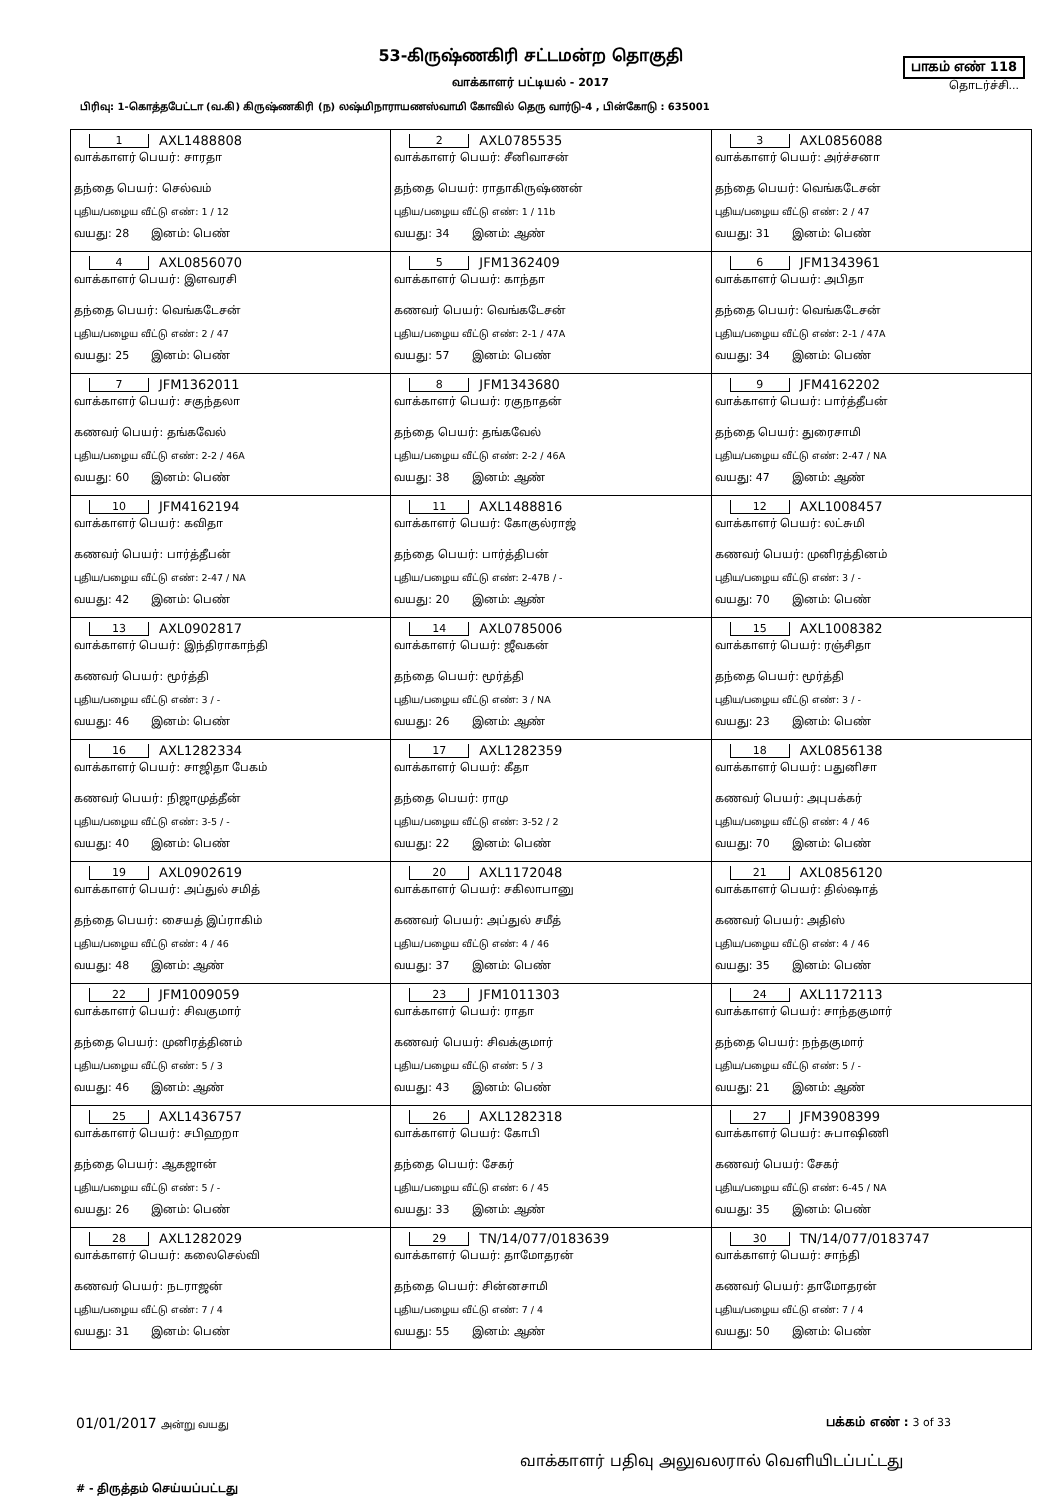53-கிருஷ்ணகிரி சட்டமன்ற தொகுதி
வாக்காளர் பட்டியல் - 2017
பாகம் எண் 118
தொடர்ச்சி...
பிரிவு: 1-கொத்தபேட்டா (வ.கி) கிருஷ்ணகிரி (ந) லஷ்மிநாராயணஸ்வாமி கோவில் தெரு வார்டு-4 , பின்கோடு : 635001
| 1 AXL1488808 வாக்காளர் பெயர்: சாரதா தந்தை பெயர்: செல்வம் புதிய/பழைய வீட்டு எண்: 1 / 12 வயது: 28 இனம்: பெண் | 2 AXL0785535 வாக்காளர் பெயர்: சீனிவாசன் தந்தை பெயர்: ராதாகிருஷ்ணன் புதிய/பழைய வீட்டு எண்: 1 / 11b வயது: 34 இனம்: ஆண் | 3 AXL0856088 வாக்காளர் பெயர்: அர்ச்சனா தந்தை பெயர்: வெங்கடேசன் புதிய/பழைய வீட்டு எண்: 2 / 47 வயது: 31 இனம்: பெண் |
| 4 AXL0856070 வாக்காளர் பெயர்: இளவரசி தந்தை பெயர்: வெங்கடேசன் புதிய/பழைய வீட்டு எண்: 2 / 47 வயது: 25 இனம்: பெண் | 5 JFM1362409 வாக்காளர் பெயர்: காந்தா கணவர் பெயர்: வெங்கடேசன் புதிய/பழைய வீட்டு எண்: 2-1 / 47A வயது: 57 இனம்: பெண் | 6 JFM1343961 வாக்காளர் பெயர்: அபிதா தந்தை பெயர்: வெங்கடேசன் புதிய/பழைய வீட்டு எண்: 2-1 / 47A வயது: 34 இனம்: பெண் |
| 7 JFM1362011 வாக்காளர் பெயர்: சகுந்தலா கணவர் பெயர்: தங்கவேல் புதிய/பழைய வீட்டு எண்: 2-2 / 46A வயது: 60 இனம்: பெண் | 8 JFM1343680 வாக்காளர் பெயர்: ரகுநாதன் தந்தை பெயர்: தங்கவேல் புதிய/பழைய வீட்டு எண்: 2-2 / 46A வயது: 38 இனம்: ஆண் | 9 JFM4162202 வாக்காளர் பெயர்: பார்த்தீபன் தந்தை பெயர்: துரைசாமி புதிய/பழைய வீட்டு எண்: 2-47 / NA வயது: 47 இனம்: ஆண் |
| 10 JFM4162194 வாக்காளர் பெயர்: கவிதா கணவர் பெயர்: பார்த்தீபன் புதிய/பழைய வீட்டு எண்: 2-47 / NA வயது: 42 இனம்: பெண் | 11 AXL1488816 வாக்காளர் பெயர்: கோகுல்ராஜ் தந்தை பெயர்: பார்த்திபன் புதிய/பழைய வீட்டு எண்: 2-47B / - வயது: 20 இனம்: ஆண் | 12 AXL1008457 வாக்காளர் பெயர்: லட்சுமி கணவர் பெயர்: முனிரத்தினம் புதிய/பழைய வீட்டு எண்: 3 / - வயது: 70 இனம்: பெண் |
| 13 AXL0902817 வாக்காளர் பெயர்: இந்திராகாந்தி கணவர் பெயர்: மூர்த்தி புதிய/பழைய வீட்டு எண்: 3 / - வயது: 46 இனம்: பெண் | 14 AXL0785006 வாக்காளர் பெயர்: ஜீவகன் தந்தை பெயர்: மூர்த்தி புதிய/பழைய வீட்டு எண்: 3 / NA வயது: 26 இனம்: ஆண் | 15 AXL1008382 வாக்காளர் பெயர்: ரஞ்சிதா தந்தை பெயர்: மூர்த்தி புதிய/பழைய வீட்டு எண்: 3 / - வயது: 23 இனம்: பெண் |
| 16 AXL1282334 வாக்காளர் பெயர்: சாஜிதா பேகம் கணவர் பெயர்: நிஜாமுத்தீன் புதிய/பழைய வீட்டு எண்: 3-5 / - வயது: 40 இனம்: பெண் | 17 AXL1282359 வாக்காளர் பெயர்: கீதா தந்தை பெயர்: ராமு புதிய/பழைய வீட்டு எண்: 3-52 / 2 வயது: 22 இனம்: பெண் | 18 AXL0856138 வாக்காளர் பெயர்: பதுனிசா கணவர் பெயர்: அபுபக்கர் புதிய/பழைய வீட்டு எண்: 4 / 46 வயது: 70 இனம்: பெண் |
| 19 AXL0902619 வாக்காளர் பெயர்: அப்துல் சமித் தந்தை பெயர்: சையத் இப்ராகிம் புதிய/பழைய வீட்டு எண்: 4 / 46 வயது: 48 இனம்: ஆண் | 20 AXL1172048 வாக்காளர் பெயர்: சகிலாபானு கணவர் பெயர்: அப்துல் சமீத் புதிய/பழைய வீட்டு எண்: 4 / 46 வயது: 37 இனம்: பெண் | 21 AXL0856120 வாக்காளர் பெயர்: தில்ஷாத் கணவர் பெயர்: அதிஸ் புதிய/பழைய வீட்டு எண்: 4 / 46 வயது: 35 இனம்: பெண் |
| 22 JFM1009059 வாக்காளர் பெயர்: சிவகுமார் தந்தை பெயர்: முனிரத்தினம் புதிய/பழைய வீட்டு எண்: 5 / 3 வயது: 46 இனம்: ஆண் | 23 JFM1011303 வாக்காளர் பெயர்: ராதா கணவர் பெயர்: சிவக்குமார் புதிய/பழைய வீட்டு எண்: 5 / 3 வயது: 43 இனம்: பெண் | 24 AXL1172113 வாக்காளர் பெயர்: சாந்தகுமார் தந்தை பெயர்: நந்தகுமார் புதிய/பழைய வீட்டு எண்: 5 / - வயது: 21 இனம்: ஆண் |
| 25 AXL1436757 வாக்காளர் பெயர்: சபிஹறா தந்தை பெயர்: ஆகஜான் புதிய/பழைய வீட்டு எண்: 5 / - வயது: 26 இனம்: பெண் | 26 AXL1282318 வாக்காளர் பெயர்: கோபி தந்தை பெயர்: சேகர் புதிய/பழைய வீட்டு எண்: 6 / 45 வயது: 33 இனம்: ஆண் | 27 JFM3908399 வாக்காளர் பெயர்: சுபாஷிணி கணவர் பெயர்: சேகர் புதிய/பழைய வீட்டு எண்: 6-45 / NA வயது: 35 இனம்: பெண் |
| 28 AXL1282029 வாக்காளர் பெயர்: கலைசெல்வி கணவர் பெயர்: நடராஜன் புதிய/பழைய வீட்டு எண்: 7 / 4 வயது: 31 இனம்: பெண் | 29 TN/14/077/0183639 வாக்காளர் பெயர்: தாமோதரன் தந்தை பெயர்: சின்னசாமி புதிய/பழைய வீட்டு எண்: 7 / 4 வயது: 55 இனம்: ஆண் | 30 TN/14/077/0183747 வாக்காளர் பெயர்: சாந்தி கணவர் பெயர்: தாமோதரன் புதிய/பழைய வீட்டு எண்: 7 / 4 வயது: 50 இனம்: பெண் |
01/01/2017 அன்று வயது
பக்கம் எண் : 3 of 33
வாக்காளர் பதிவு அலுவலரால் வெளியிடப்பட்டது
# - திருத்தம் செய்யப்பட்டது